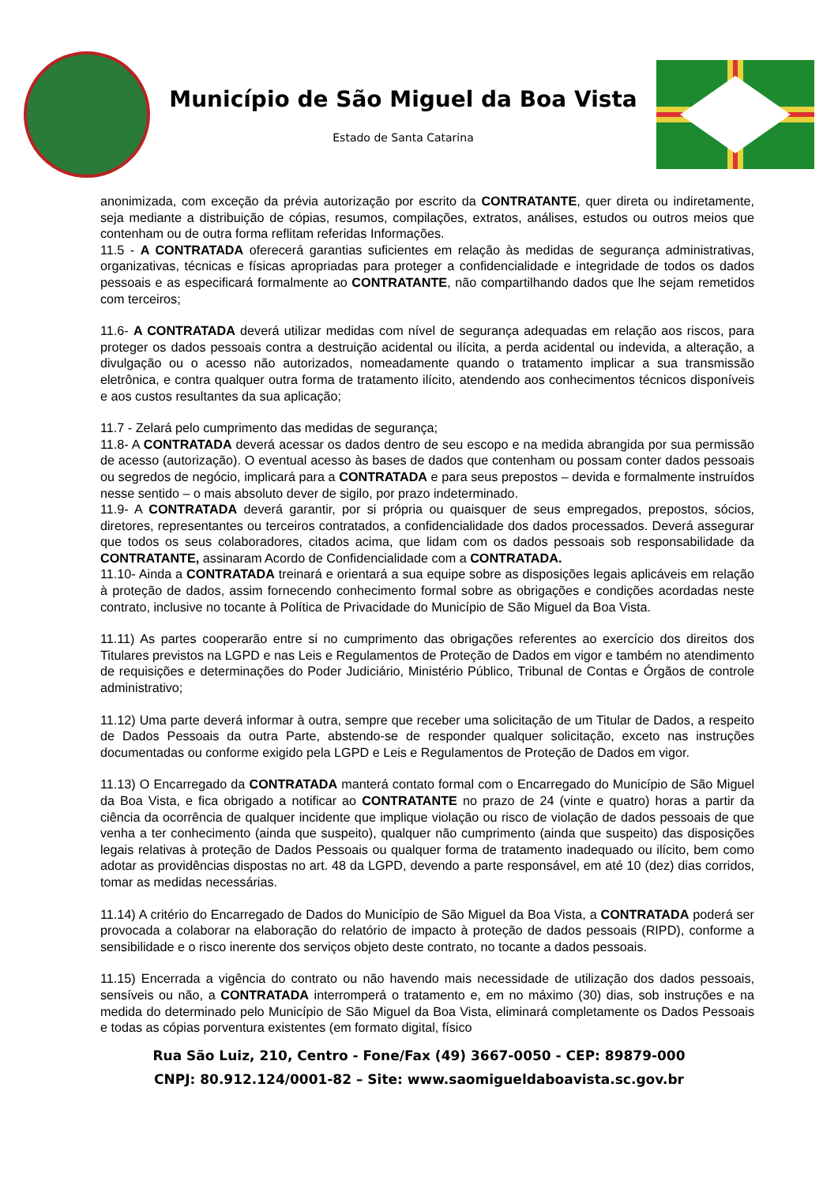Município de São Miguel da Boa Vista
Estado de Santa Catarina
anonimizada, com exceção da prévia autorização por escrito da CONTRATANTE, quer direta ou indiretamente, seja mediante a distribuição de cópias, resumos, compilações, extratos, análises, estudos ou outros meios que contenham ou de outra forma reflitam referidas Informações.
11.5 - A CONTRATADA oferecerá garantias suficientes em relação às medidas de segurança administrativas, organizativas, técnicas e físicas apropriadas para proteger a confidencialidade e integridade de todos os dados pessoais e as especificará formalmente ao CONTRATANTE, não compartilhando dados que lhe sejam remetidos com terceiros;
11.6- A CONTRATADA deverá utilizar medidas com nível de segurança adequadas em relação aos riscos, para proteger os dados pessoais contra a destruição acidental ou ilícita, a perda acidental ou indevida, a alteração, a divulgação ou o acesso não autorizados, nomeadamente quando o tratamento implicar a sua transmissão eletrônica, e contra qualquer outra forma de tratamento ilícito, atendendo aos conhecimentos técnicos disponíveis e aos custos resultantes da sua aplicação;
11.7 - Zelará pelo cumprimento das medidas de segurança;
11.8- A CONTRATADA deverá acessar os dados dentro de seu escopo e na medida abrangida por sua permissão de acesso (autorização). O eventual acesso às bases de dados que contenham ou possam conter dados pessoais ou segredos de negócio, implicará para a CONTRATADA e para seus prepostos – devida e formalmente instruídos nesse sentido – o mais absoluto dever de sigilo, por prazo indeterminado.
11.9- A CONTRATADA deverá garantir, por si própria ou quaisquer de seus empregados, prepostos, sócios, diretores, representantes ou terceiros contratados, a confidencialidade dos dados processados. Deverá assegurar que todos os seus colaboradores, citados acima, que lidam com os dados pessoais sob responsabilidade da CONTRATANTE, assinaram Acordo de Confidencialidade com a CONTRATADA.
11.10- Ainda a CONTRATADA treinará e orientará a sua equipe sobre as disposições legais aplicáveis em relação à proteção de dados, assim fornecendo conhecimento formal sobre as obrigações e condições acordadas neste contrato, inclusive no tocante à Política de Privacidade do Município de São Miguel da Boa Vista.
11.11) As partes cooperarão entre si no cumprimento das obrigações referentes ao exercício dos direitos dos Titulares previstos na LGPD e nas Leis e Regulamentos de Proteção de Dados em vigor e também no atendimento de requisições e determinações do Poder Judiciário, Ministério Público, Tribunal de Contas e Órgãos de controle administrativo;
11.12) Uma parte deverá informar à outra, sempre que receber uma solicitação de um Titular de Dados, a respeito de Dados Pessoais da outra Parte, abstendo-se de responder qualquer solicitação, exceto nas instruções documentadas ou conforme exigido pela LGPD e Leis e Regulamentos de Proteção de Dados em vigor.
11.13) O Encarregado da CONTRATADA manterá contato formal com o Encarregado do Município de São Miguel da Boa Vista, e fica obrigado a notificar ao CONTRATANTE no prazo de 24 (vinte e quatro) horas a partir da ciência da ocorrência de qualquer incidente que implique violação ou risco de violação de dados pessoais de que venha a ter conhecimento (ainda que suspeito), qualquer não cumprimento (ainda que suspeito) das disposições legais relativas à proteção de Dados Pessoais ou qualquer forma de tratamento inadequado ou ilícito, bem como adotar as providências dispostas no art. 48 da LGPD, devendo a parte responsável, em até 10 (dez) dias corridos, tomar as medidas necessárias.
11.14) A critério do Encarregado de Dados do Município de São Miguel da Boa Vista, a CONTRATADA poderá ser provocada a colaborar na elaboração do relatório de impacto à proteção de dados pessoais (RIPD), conforme a sensibilidade e o risco inerente dos serviços objeto deste contrato, no tocante a dados pessoais.
11.15) Encerrada a vigência do contrato ou não havendo mais necessidade de utilização dos dados pessoais, sensíveis ou não, a CONTRATADA interromperá o tratamento e, em no máximo (30) dias, sob instruções e na medida do determinado pelo Município de São Miguel da Boa Vista, eliminará completamente os Dados Pessoais e todas as cópias porventura existentes (em formato digital, físico
Rua São Luiz, 210, Centro - Fone/Fax (49) 3667-0050 - CEP: 89879-000
CNPJ: 80.912.124/0001-82 – Site: www.saomigueldaboavista.sc.gov.br